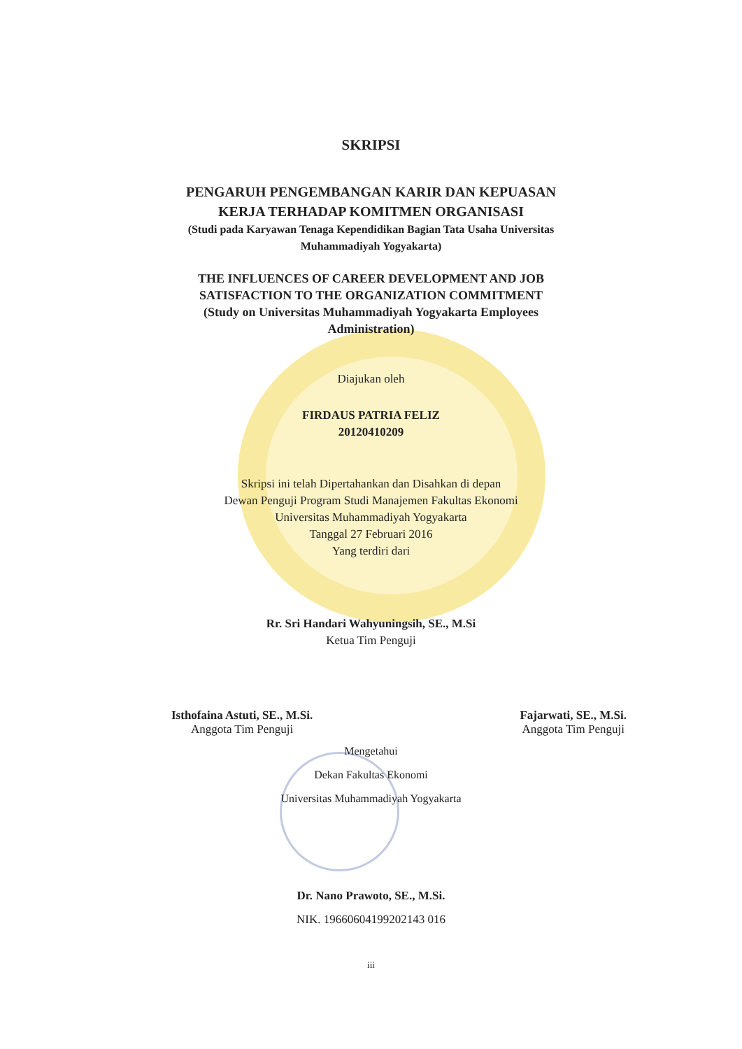SKRIPSI
PENGARUH PENGEMBANGAN KARIR DAN KEPUASAN
KERJA TERHADAP KOMITMEN ORGANISASI
(Studi pada Karyawan Tenaga Kependidikan Bagian Tata Usaha Universitas
Muhammadiyah Yogyakarta)
THE INFLUENCES OF CAREER DEVELOPMENT AND JOB
SATISFACTION TO THE ORGANIZATION COMMITMENT
(Study on Universitas Muhammadiyah Yogyakarta Employees
Administration)
Diajukan oleh
FIRDAUS PATRIA FELIZ
20120410209
Skripsi ini telah Dipertahankan dan Disahkan di depan
Dewan Penguji Program Studi Manajemen Fakultas Ekonomi
Universitas Muhammadiyah Yogyakarta
Tanggal 27 Februari 2016
Yang terdiri dari
Rr. Sri Handari Wahyuningsih, SE., M.Si
Ketua Tim Penguji
Isthofaina Astuti, SE., M.Si.
Anggota Tim Penguji
Fajarwati, SE., M.Si.
Anggota Tim Penguji
Mengetahui
Dekan Fakultas Ekonomi
Universitas Muhammadiyah Yogyakarta
Dr. Nano Prawoto, SE., M.Si.
NIK. 19660604199202143 016
iii